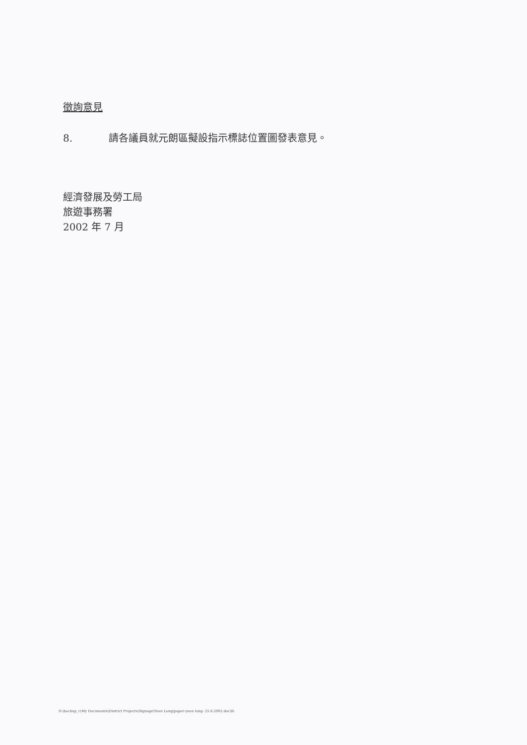徵詢意見
8. 請各議員就元朗區擬設指示標誌位置圖發表意見。
經濟發展及勞工局
旅遊事務署
2002 年 7 月
D:\backup_c\My Documents\District Projects\Signage\Yuen Long\paper-yuen long- 25.6.2002.doc\lh